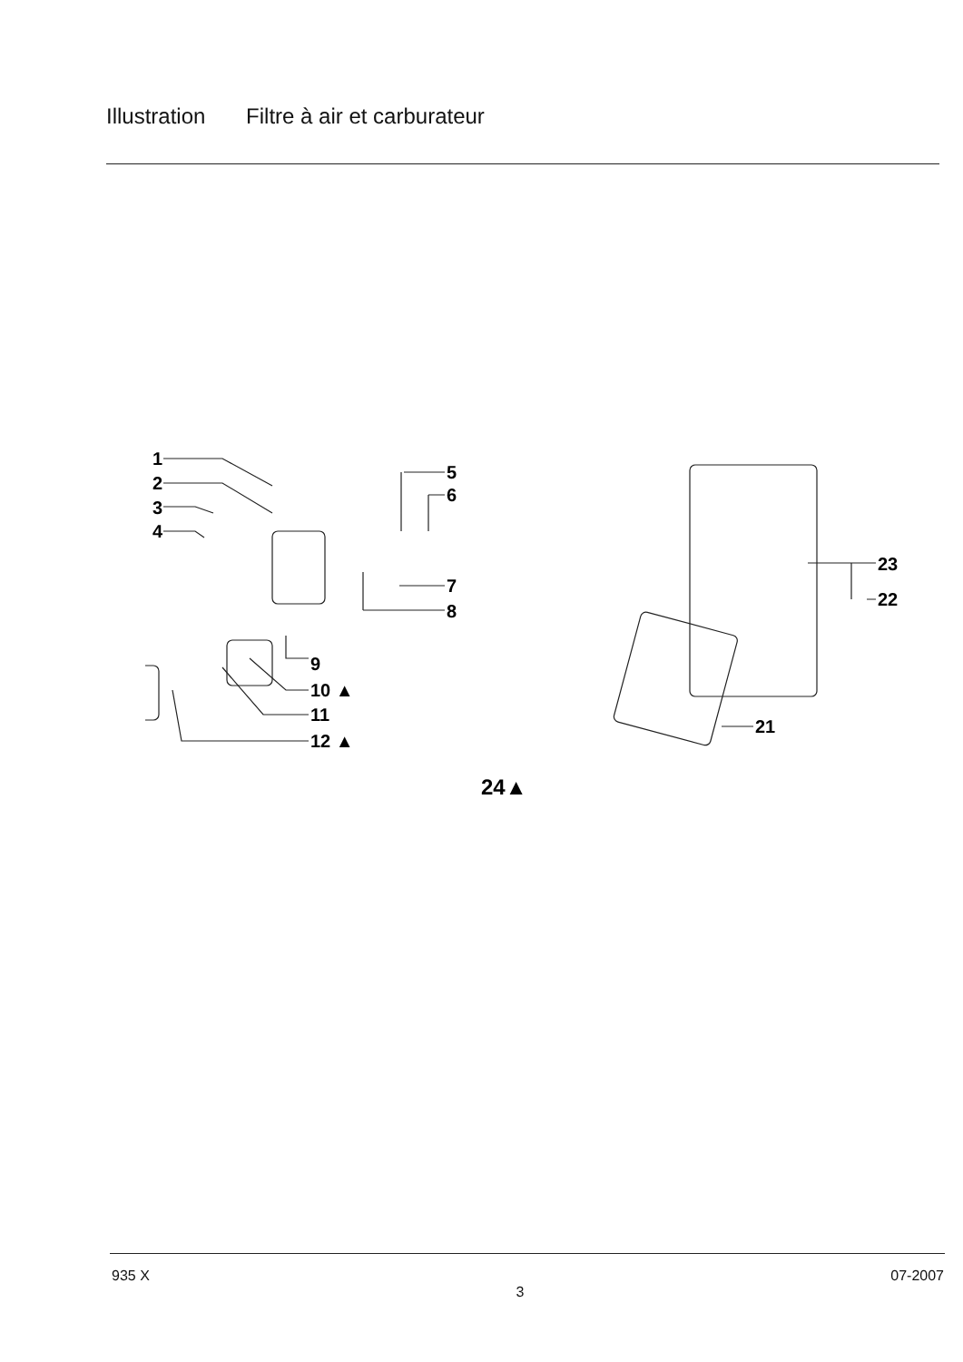Illustration Filtre à air et carburateur
1
2
3
4
5
6
7
8
9
10 ▲
11
12 ▲
23
22
21
24▲
935 X
3
07-2007